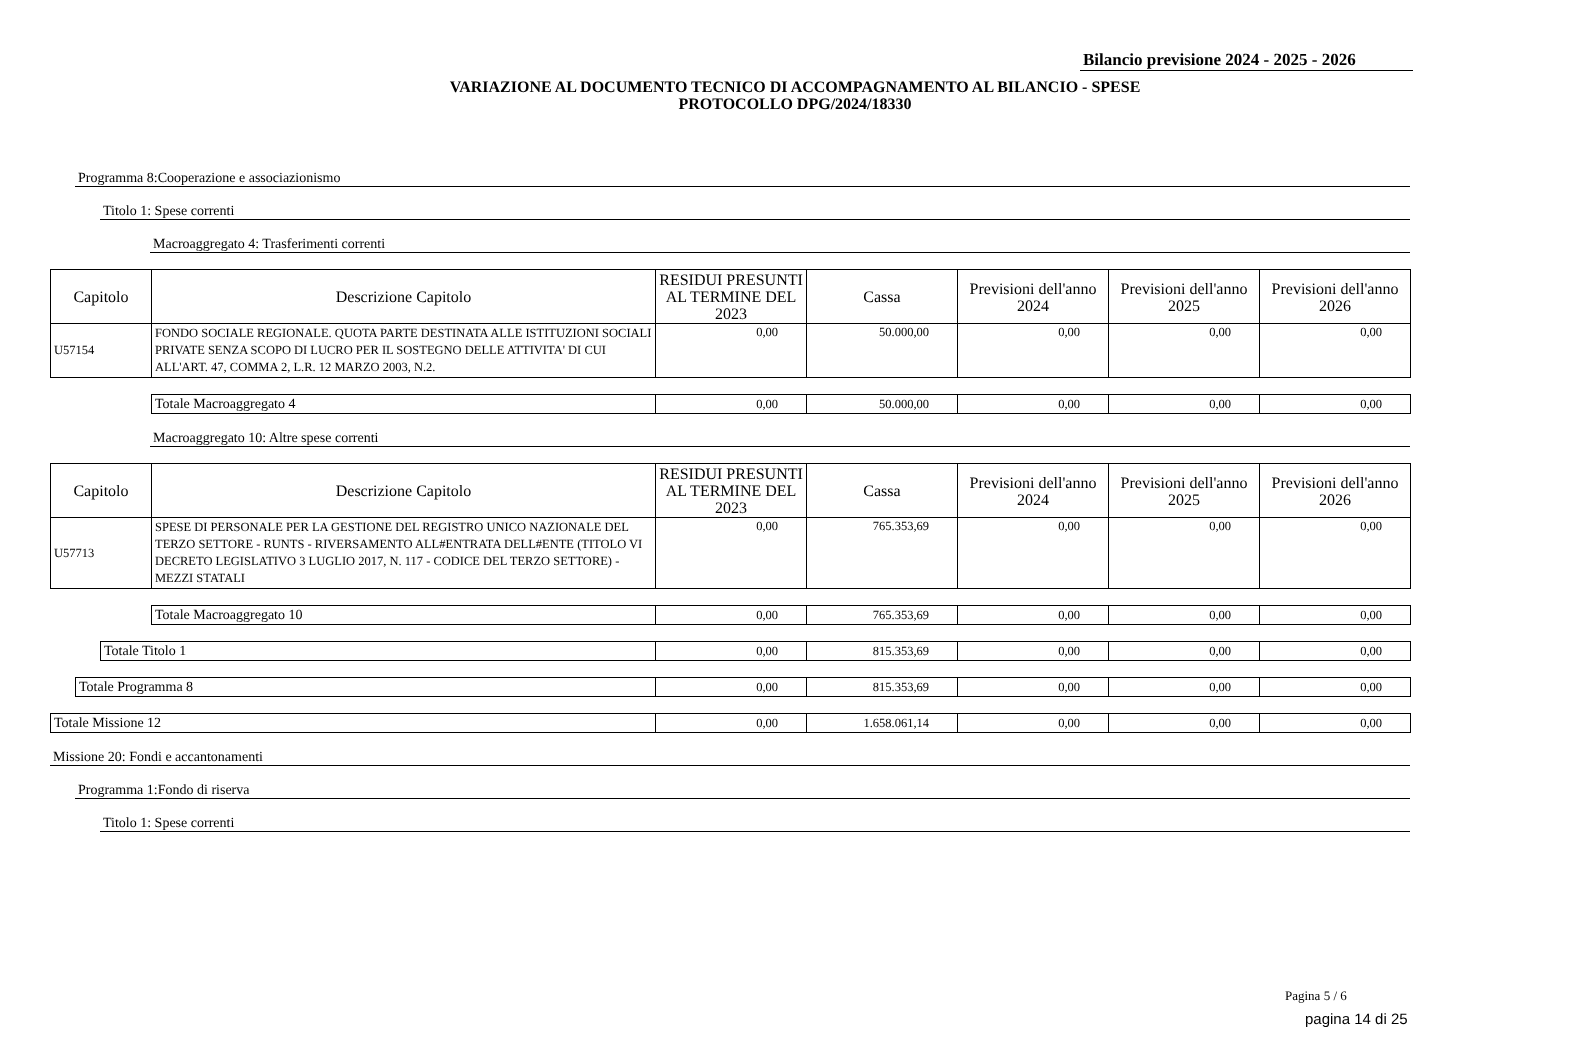Bilancio previsione 2024 - 2025 - 2026
VARIAZIONE AL DOCUMENTO TECNICO DI ACCOMPAGNAMENTO AL BILANCIO - SPESE
PROTOCOLLO DPG/2024/18330
Programma 8:Cooperazione e associazionismo
Titolo 1: Spese correnti
Macroaggregato 4: Trasferimenti correnti
| Capitolo | Descrizione Capitolo | RESIDUI PRESUNTI AL TERMINE DEL 2023 | Cassa | Previsioni dell'anno 2024 | Previsioni dell'anno 2025 | Previsioni dell'anno 2026 |
| --- | --- | --- | --- | --- | --- | --- |
| U57154 | FONDO SOCIALE REGIONALE. QUOTA PARTE DESTINATA ALLE ISTITUZIONI SOCIALI PRIVATE SENZA SCOPO DI LUCRO PER IL SOSTEGNO DELLE ATTIVITA' DI CUI ALL'ART. 47, COMMA 2, L.R. 12 MARZO 2003, N.2. | 0,00 | 50.000,00 | 0,00 | 0,00 | 0,00 |
| Totale Macroaggregato 4 | 0,00 | 50.000,00 | 0,00 | 0,00 | 0,00 |
Macroaggregato 10: Altre spese correnti
| Capitolo | Descrizione Capitolo | RESIDUI PRESUNTI AL TERMINE DEL 2023 | Cassa | Previsioni dell'anno 2024 | Previsioni dell'anno 2025 | Previsioni dell'anno 2026 |
| --- | --- | --- | --- | --- | --- | --- |
| U57713 | SPESE DI PERSONALE PER LA GESTIONE DEL REGISTRO UNICO NAZIONALE DEL TERZO SETTORE - RUNTS - RIVERSAMENTO ALL#ENTRATA DELL#ENTE (TITOLO VI DECRETO LEGISLATIVO 3 LUGLIO 2017, N. 117 - CODICE DEL TERZO SETTORE) - MEZZI STATALI | 0,00 | 765.353,69 | 0,00 | 0,00 | 0,00 |
| Totale Macroaggregato 10 | 0,00 | 765.353,69 | 0,00 | 0,00 | 0,00 |
| Totale Titolo 1 | 0,00 | 815.353,69 | 0,00 | 0,00 | 0,00 |
| Totale Programma 8 | 0,00 | 815.353,69 | 0,00 | 0,00 | 0,00 |
| Totale Missione 12 | 0,00 | 1.658.061,14 | 0,00 | 0,00 | 0,00 |
Missione 20: Fondi e accantonamenti
Programma 1:Fondo di riserva
Titolo 1: Spese correnti
Pagina 5 / 6
pagina 14 di 25